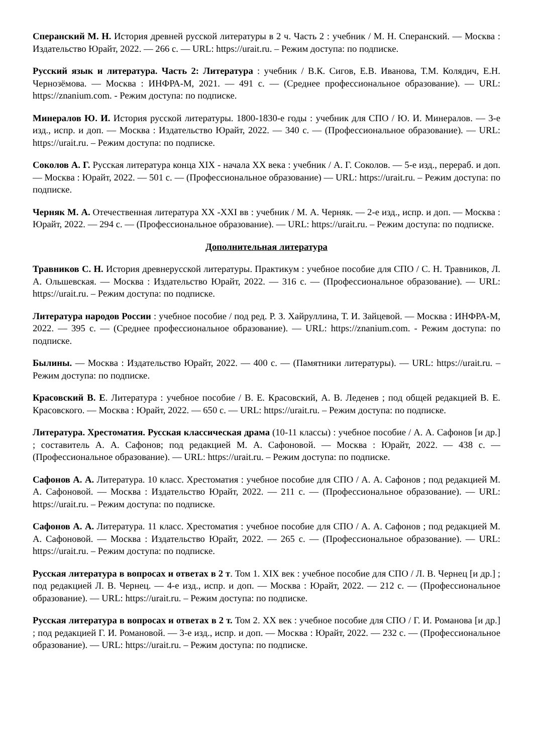Сперанский М. Н. История древней русской литературы в 2 ч. Часть 2 : учебник / М. Н. Сперанский. — Москва : Издательство Юрайт, 2022. — 266 с. — URL: https://urait.ru. – Режим доступа: по подписке.
Русский язык и литература. Часть 2: Литература : учебник / В.К. Сигов, Е.В. Иванова, Т.М. Колядич, Е.Н. Чернозёмова. — Москва : ИНФРА-М, 2021. — 491 с. — (Среднее профессиональное образование). — URL: https://znanium.com. - Режим доступа: по подписке.
Минералов Ю. И. История русской литературы. 1800-1830-е годы : учебник для СПО / Ю. И. Минералов. — 3-е изд., испр. и доп. — Москва : Издательство Юрайт, 2022. — 340 с. — (Профессиональное образование). — URL: https://urait.ru. – Режим доступа: по подписке.
Соколов А. Г. Русская литература конца XIX - начала XX века : учебник / А. Г. Соколов. — 5-е изд., перераб. и доп. — Москва : Юрайт, 2022. — 501 с. — (Профессиональное образование) — URL: https://urait.ru. – Режим доступа: по подписке.
Черняк М. А. Отечественная литература XX -XXI вв : учебник / М. А. Черняк. — 2-е изд., испр. и доп. — Москва : Юрайт, 2022. — 294 с. — (Профессиональное образование). — URL: https://urait.ru. – Режим доступа: по подписке.
Дополнительная литература
Травников С. Н. История древнерусской литературы. Практикум : учебное пособие для СПО / С. Н. Травников, Л. А. Ольшевская. — Москва : Издательство Юрайт, 2022. — 316 с. — (Профессиональное образование). — URL: https://urait.ru. – Режим доступа: по подписке.
Литература народов России : учебное пособие / под ред. Р. З. Хайруллина, Т. И. Зайцевой. — Москва : ИНФРА-М, 2022. — 395 с. — (Среднее профессиональное образование). — URL: https://znanium.com. - Режим доступа: по подписке.
Былины. — Москва : Издательство Юрайт, 2022. — 400 с. — (Памятники литературы). — URL: https://urait.ru. – Режим доступа: по подписке.
Красовский В. Е. Литература : учебное пособие / В. Е. Красовский, А. В. Леденев ; под общей редакцией В. Е. Красовского. — Москва : Юрайт, 2022. — 650 с. — URL: https://urait.ru. – Режим доступа: по подписке.
Литература. Хрестоматия. Русская классическая драма (10-11 классы) : учебное пособие / А. А. Сафонов [и др.] ; составитель А. А. Сафонов; под редакцией М. А. Сафоновой. — Москва : Юрайт, 2022. — 438 с. — (Профессиональное образование). — URL: https://urait.ru. – Режим доступа: по подписке.
Сафонов А. А. Литература. 10 класс. Хрестоматия : учебное пособие для СПО / А. А. Сафонов ; под редакцией М. А. Сафоновой. — Москва : Издательство Юрайт, 2022. — 211 с. — (Профессиональное образование). — URL: https://urait.ru. – Режим доступа: по подписке.
Сафонов А. А. Литература. 11 класс. Хрестоматия : учебное пособие для СПО / А. А. Сафонов ; под редакцией М. А. Сафоновой. — Москва : Издательство Юрайт, 2022. — 265 с. — (Профессиональное образование). — URL: https://urait.ru. – Режим доступа: по подписке.
Русская литература в вопросах и ответах в 2 т. Том 1. XIX век : учебное пособие для СПО / Л. В. Чернец [и др.] ; под редакцией Л. В. Чернец. — 4-е изд., испр. и доп. — Москва : Юрайт, 2022. — 212 с. — (Профессиональное образование). — URL: https://urait.ru. – Режим доступа: по подписке.
Русская литература в вопросах и ответах в 2 т. Том 2. XX век : учебное пособие для СПО / Г. И. Романова [и др.] ; под редакцией Г. И. Романовой. — 3-е изд., испр. и доп. — Москва : Юрайт, 2022. — 232 с. — (Профессиональное образование). — URL: https://urait.ru. – Режим доступа: по подписке.